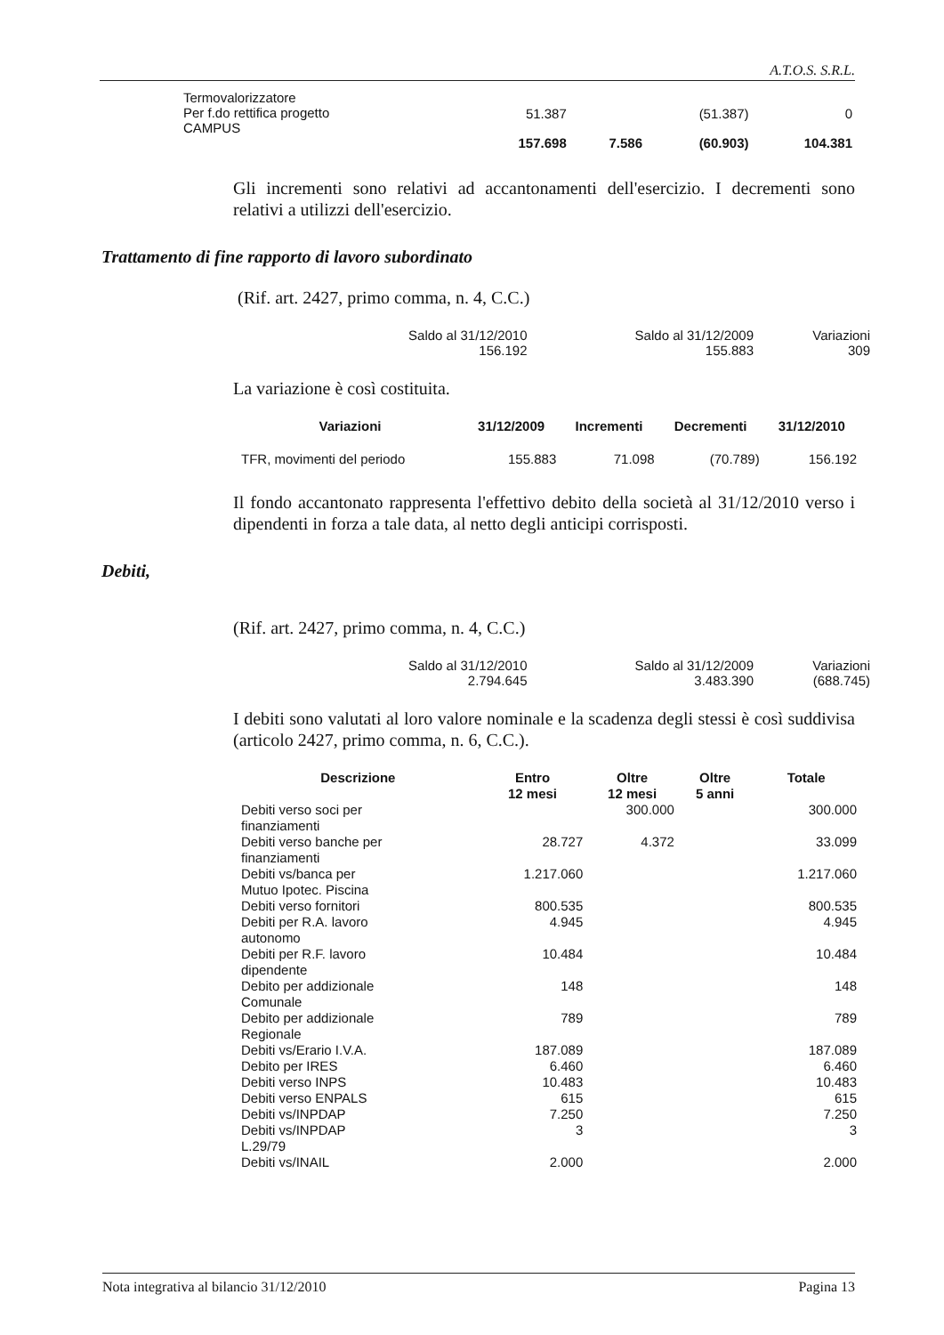A.T.O.S. S.R.L.
| Termovalorizzatore Per f.do rettifica progetto CAMPUS | 51.387 | | (51.387) | 0 |
| | 157.698 | 7.586 | (60.903) | 104.381 |
Gli incrementi sono relativi ad accantonamenti dell'esercizio. I decrementi sono relativi a utilizzi dell'esercizio.
Trattamento di fine rapporto di lavoro subordinato
(Rif. art. 2427, primo comma, n. 4, C.C.)
| Saldo al 31/12/2010 156.192 | Saldo al 31/12/2009 155.883 | Variazioni 309 |
La variazione è così costituita.
| Variazioni | 31/12/2009 | Incrementi | Decrementi | 31/12/2010 |
| --- | --- | --- | --- | --- |
| TFR, movimenti del periodo | 155.883 | 71.098 | (70.789) | 156.192 |
Il fondo accantonato rappresenta l'effettivo debito della società al 31/12/2010 verso i dipendenti in forza a tale data, al netto degli anticipi corrisposti.
Debiti,
(Rif. art. 2427, primo comma, n. 4, C.C.)
| Saldo al 31/12/2010 2.794.645 | Saldo al 31/12/2009 3.483.390 | Variazioni (688.745) |
I debiti sono valutati al loro valore nominale e la scadenza degli stessi è così suddivisa (articolo 2427, primo comma, n. 6, C.C.).
| Descrizione | Entro 12 mesi | Oltre 12 mesi | Oltre 5 anni | Totale |
| --- | --- | --- | --- | --- |
| Debiti verso soci per finanziamenti | | 300.000 | | 300.000 |
| Debiti verso banche per finanziamenti | 28.727 | 4.372 | | 33.099 |
| Debiti vs/banca per Mutuo Ipotec. Piscina | 1.217.060 | | | 1.217.060 |
| Debiti verso fornitori | 800.535 | | | 800.535 |
| Debiti per R.A. lavoro autonomo | 4.945 | | | 4.945 |
| Debiti per R.F. lavoro dipendente | 10.484 | | | 10.484 |
| Debito per addizionale Comunale | 148 | | | 148 |
| Debito per addizionale Regionale | 789 | | | 789 |
| Debiti vs/Erario I.V.A. | 187.089 | | | 187.089 |
| Debito per IRES | 6.460 | | | 6.460 |
| Debiti verso INPS | 10.483 | | | 10.483 |
| Debiti verso ENPALS | 615 | | | 615 |
| Debiti vs/INPDAP | 7.250 | | | 7.250 |
| Debiti vs/INPDAP L.29/79 | 3 | | | 3 |
| Debiti vs/INAIL | 2.000 | | | 2.000 |
Nota integrativa al bilancio 31/12/2010 Pagina 13